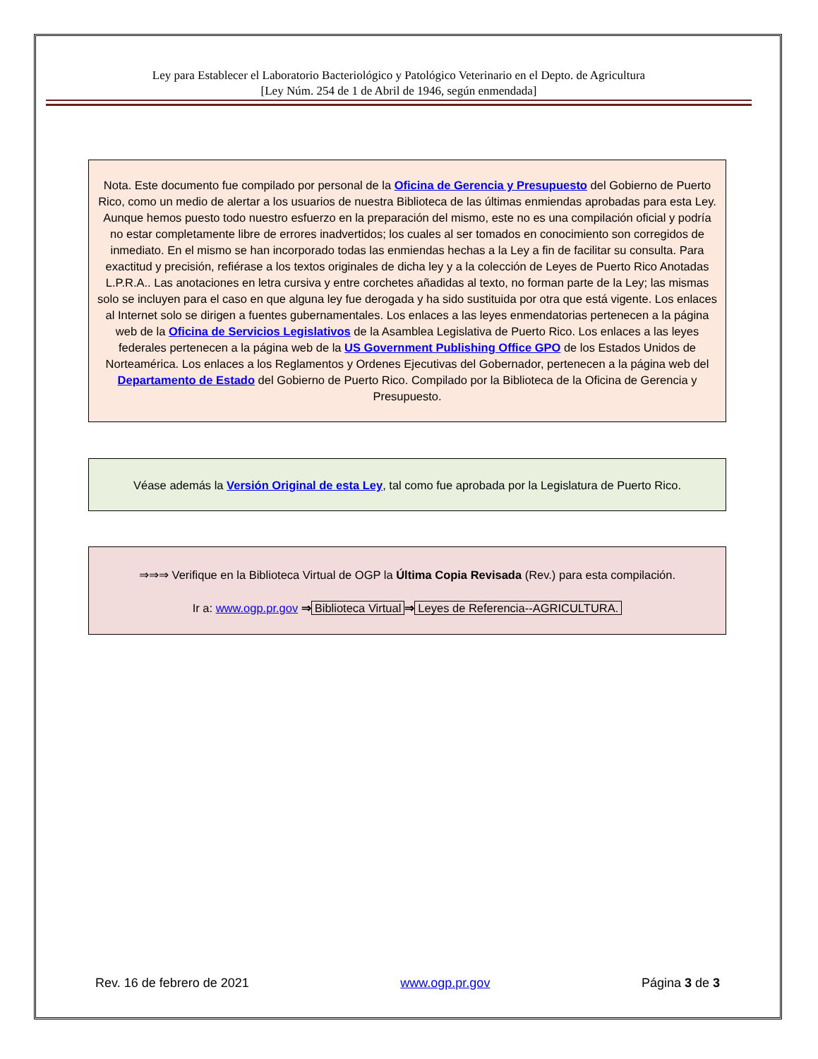Ley para Establecer el Laboratorio Bacteriológico y Patológico Veterinario en el Depto. de Agricultura
[Ley Núm. 254 de 1 de Abril de 1946, según enmendada]
Nota. Este documento fue compilado por personal de la Oficina de Gerencia y Presupuesto del Gobierno de Puerto Rico, como un medio de alertar a los usuarios de nuestra Biblioteca de las últimas enmiendas aprobadas para esta Ley. Aunque hemos puesto todo nuestro esfuerzo en la preparación del mismo, este no es una compilación oficial y podría no estar completamente libre de errores inadvertidos; los cuales al ser tomados en conocimiento son corregidos de inmediato. En el mismo se han incorporado todas las enmiendas hechas a la Ley a fin de facilitar su consulta. Para exactitud y precisión, refiérase a los textos originales de dicha ley y a la colección de Leyes de Puerto Rico Anotadas L.P.R.A.. Las anotaciones en letra cursiva y entre corchetes añadidas al texto, no forman parte de la Ley; las mismas solo se incluyen para el caso en que alguna ley fue derogada y ha sido sustituida por otra que está vigente. Los enlaces al Internet solo se dirigen a fuentes gubernamentales. Los enlaces a las leyes enmendatorias pertenecen a la página web de la Oficina de Servicios Legislativos de la Asamblea Legislativa de Puerto Rico. Los enlaces a las leyes federales pertenecen a la página web de la US Government Publishing Office GPO de los Estados Unidos de Norteamérica. Los enlaces a los Reglamentos y Ordenes Ejecutivas del Gobernador, pertenecen a la página web del Departamento de Estado del Gobierno de Puerto Rico. Compilado por la Biblioteca de la Oficina de Gerencia y Presupuesto.
Véase además la Versión Original de esta Ley, tal como fue aprobada por la Legislatura de Puerto Rico.
⇒⇒⇒ Verifique en la Biblioteca Virtual de OGP la Última Copia Revisada (Rev.) para esta compilación.
Ir a: www.ogp.pr.gov ⇒ Biblioteca Virtual ⇒ Leyes de Referencia--AGRICULTURA.
Rev. 16 de febrero de 2021 www.ogp.pr.gov Página 3 de 3